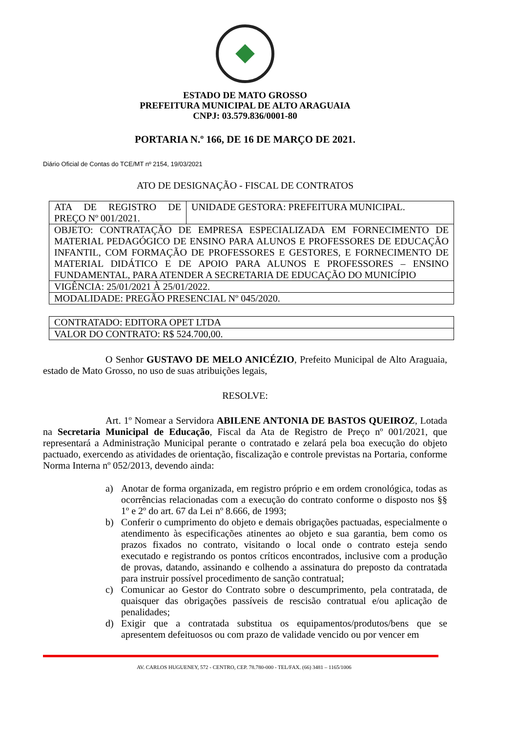ESTADO DE MATO GROSSO
PREFEITURA MUNICIPAL DE ALTO ARAGUAIA
CNPJ: 03.579.836/0001-80
PORTARIA N.º 166, DE 16 DE MARÇO DE 2021.
Diário Oficial de Contas do TCE/MT nº 2154, 19/03/2021
ATO DE DESIGNAÇÃO - FISCAL DE CONTRATOS
| ATA DE REGISTRO DE PREÇO Nº 001/2021. | UNIDADE GESTORA: PREFEITURA MUNICIPAL. |
| OBJETO: CONTRATAÇÃO DE EMPRESA ESPECIALIZADA EM FORNECIMENTO DE MATERIAL PEDAGÓGICO DE ENSINO PARA ALUNOS E PROFESSORES DE EDUCAÇÃO INFANTIL, COM FORMAÇÃO DE PROFESSORES E GESTORES, E FORNECIMENTO DE MATERIAL DIDÁTICO E DE APOIO PARA ALUNOS E PROFESSORES – ENSINO FUNDAMENTAL, PARA ATENDER A SECRETARIA DE EDUCAÇÃO DO MUNICÍPIO | |
| VIGÊNCIA: 25/01/2021 À 25/01/2022. | |
| MODALIDADE: PREGÃO PRESENCIAL Nº 045/2020. | |
| CONTRATADO: EDITORA OPET LTDA |
| VALOR DO CONTRATO: R$ 524.700,00. |
O Senhor GUSTAVO DE MELO ANICÉZIO, Prefeito Municipal de Alto Araguaia, estado de Mato Grosso, no uso de suas atribuições legais,
RESOLVE:
Art. 1º Nomear a Servidora ABILENE ANTONIA DE BASTOS QUEIROZ, Lotada na Secretaria Municipal de Educação, Fiscal da Ata de Registro de Preço nº 001/2021, que representará a Administração Municipal perante o contratado e zelará pela boa execução do objeto pactuado, exercendo as atividades de orientação, fiscalização e controle previstas na Portaria, conforme Norma Interna nº 052/2013, devendo ainda:
a) Anotar de forma organizada, em registro próprio e em ordem cronológica, todas as ocorrências relacionadas com a execução do contrato conforme o disposto nos §§ 1º e 2º do art. 67 da Lei nº 8.666, de 1993;
b) Conferir o cumprimento do objeto e demais obrigações pactuadas, especialmente o atendimento às especificações atinentes ao objeto e sua garantia, bem como os prazos fixados no contrato, visitando o local onde o contrato esteja sendo executado e registrando os pontos críticos encontrados, inclusive com a produção de provas, datando, assinando e colhendo a assinatura do preposto da contratada para instruir possível procedimento de sanção contratual;
c) Comunicar ao Gestor do Contrato sobre o descumprimento, pela contratada, de quaisquer das obrigações passíveis de rescisão contratual e/ou aplicação de penalidades;
d) Exigir que a contratada substitua os equipamentos/produtos/bens que se apresentem defeituosos ou com prazo de validade vencido ou por vencer em
AV. CARLOS HUGUENEY, 572 - CENTRO, CEP. 78.780-000 - TEL/FAX. (66) 3481 – 1165/1006